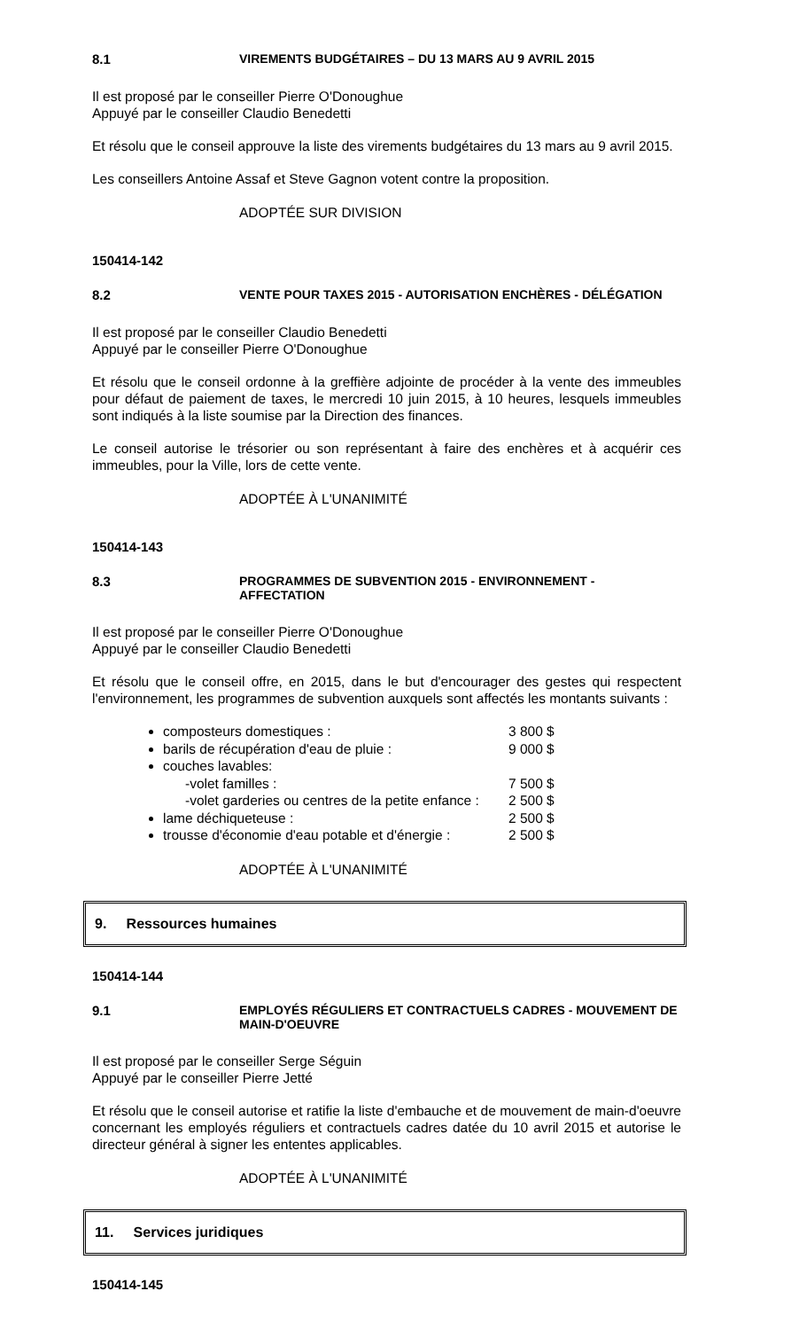8.1 VIREMENTS BUDGÉTAIRES – DU 13 MARS AU 9 AVRIL 2015
Il est proposé par le conseiller Pierre O'Donoughue
Appuyé par le conseiller Claudio Benedetti
Et résolu que le conseil approuve la liste des virements budgétaires du 13 mars au 9 avril 2015.
Les conseillers Antoine Assaf et Steve Gagnon votent contre la proposition.
ADOPTÉE SUR DIVISION
150414-142
8.2 VENTE POUR TAXES 2015 - AUTORISATION ENCHÈRES - DÉLÉGATION
Il est proposé par le conseiller Claudio Benedetti
Appuyé par le conseiller Pierre O'Donoughue
Et résolu que le conseil ordonne à la greffière adjointe de procéder à la vente des immeubles pour défaut de paiement de taxes, le mercredi 10 juin 2015, à 10 heures, lesquels immeubles sont indiqués à la liste soumise par la Direction des finances.
Le conseil autorise le trésorier ou son représentant à faire des enchères et à acquérir ces immeubles, pour la Ville, lors de cette vente.
ADOPTÉE À L'UNANIMITÉ
150414-143
8.3 PROGRAMMES DE SUBVENTION 2015 - ENVIRONNEMENT - AFFECTATION
Il est proposé par le conseiller Pierre O'Donoughue
Appuyé par le conseiller Claudio Benedetti
Et résolu que le conseil offre, en 2015, dans le but d'encourager des gestes qui respectent l'environnement, les programmes de subvention auxquels sont affectés les montants suivants :
composteurs domestiques : 3 800 $
barils de récupération d'eau de pluie : 9 000 $
couches lavables:
-volet familles : 7 500 $
-volet garderies ou centres de la petite enfance : 2 500 $
lame déchiqueteuse : 2 500 $
trousse d'économie d'eau potable et d'énergie : 2 500 $
ADOPTÉE À L'UNANIMITÉ
9. Ressources humaines
150414-144
9.1 EMPLOYÉS RÉGULIERS ET CONTRACTUELS CADRES - MOUVEMENT DE MAIN-D'OEUVRE
Il est proposé par le conseiller Serge Séguin
Appuyé par le conseiller Pierre Jetté
Et résolu que le conseil autorise et ratifie la liste d'embauche et de mouvement de main-d'oeuvre concernant les employés réguliers et contractuels cadres datée du 10 avril 2015 et autorise le directeur général à signer les ententes applicables.
ADOPTÉE À L'UNANIMITÉ
11. Services juridiques
150414-145